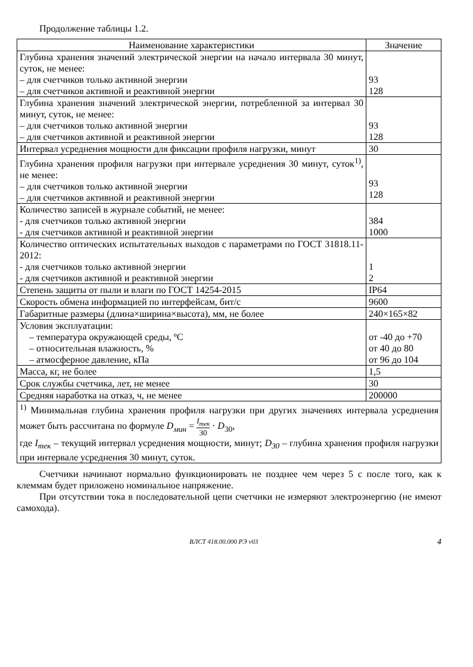Продолжение таблицы 1.2.
| Наименование характеристики | Значение |
| --- | --- |
| Глубина хранения значений электрической энергии на начало интервала 30 минут, суток, не менее: – для счетчиков только активной энергии – для счетчиков активной и реактивной энергии | 93 128 |
| Глубина хранения значений электрической энергии, потребленной за интервал 30 минут, суток, не менее: – для счетчиков только активной энергии – для счетчиков активной и реактивной энергии | 93 128 |
| Интервал усреднения мощности для фиксации профиля нагрузки, минут | 30 |
| Глубина хранения профиля нагрузки при интервале усреднения 30 минут, суток<sup>1)</sup>, не менее: – для счетчиков только активной энергии – для счетчиков активной и реактивной энергии | 93 128 |
| Количество записей в журнале событий, не менее: - для счетчиков только активной энергии - для счетчиков активной и реактивной энергии | 384 1000 |
| Количество оптических испытательных выходов с параметрами по ГОСТ 31818.11-2012: - для счетчиков только активной энергии - для счетчиков активной и реактивной энергии | 1 2 |
| Степень защиты от пыли и влаги по ГОСТ 14254-2015 | IP64 |
| Скорость обмена информацией по интерфейсам, бит/с | 9600 |
| Габаритные размеры (длина×ширина×высота), мм, не более | 240×165×82 |
| Условия эксплуатации: – температура окружающей среды, ºC – относительная влажность, % – атмосферное давление, кПа | от -40 до +70 от 40 до 80 от 96 до 104 |
| Масса, кг, не более | 1,5 |
| Срок службы счетчика, лет, не менее | 30 |
| Средняя наработка на отказ, ч, не менее | 200000 |
| <sup>1)</sup> Минимальная глубина хранения профиля нагрузки при других значениях интервала усреднения может быть рассчитана по формуле D<sub>мин</sub> = I<sub>тек</sub> 30 · D<sub>30</sub>, где I<sub>тек</sub> – текущий интервал усреднения мощности, минут; D<sub>30</sub> – глубина хранения профиля нагрузки при интервале усреднения 30 минут, суток. | |
Счетчики начинают нормально функционировать не позднее чем через 5 с после того, как к клеммам будет приложено номинальное напряжение.
При отсутствии тока в последовательной цепи счетчики не измеряют электроэнергию (не имеют самохода).
ВЛСТ 418.00.000 РЭ v03 4